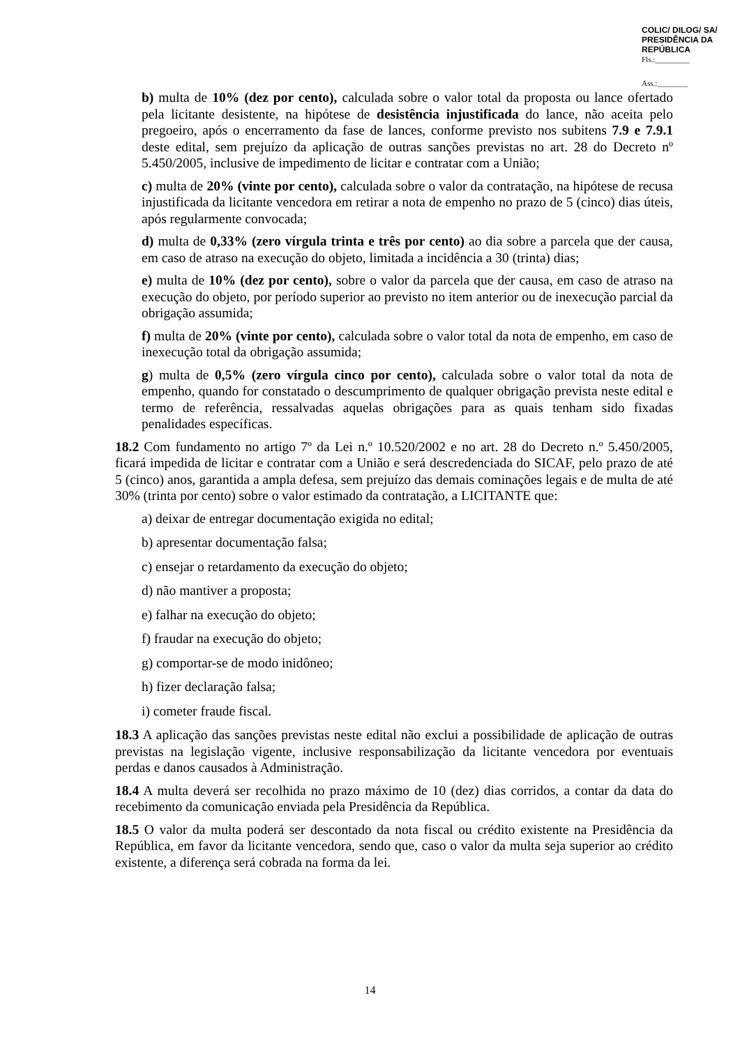COLIC/ DILOG/ SA/ PRESIDÊNCIA DA REPÚBLICA
Fls.:_________
Ass.:________
b) multa de 10% (dez por cento), calculada sobre o valor total da proposta ou lance ofertado pela licitante desistente, na hipótese de desistência injustificada do lance, não aceita pelo pregoeiro, após o encerramento da fase de lances, conforme previsto nos subitens 7.9 e 7.9.1 deste edital, sem prejuízo da aplicação de outras sanções previstas no art. 28 do Decreto nº 5.450/2005, inclusive de impedimento de licitar e contratar com a União;
c) multa de 20% (vinte por cento), calculada sobre o valor da contratação, na hipótese de recusa injustificada da licitante vencedora em retirar a nota de empenho no prazo de 5 (cinco) dias úteis, após regularmente convocada;
d) multa de 0,33% (zero vírgula trinta e três por cento) ao dia sobre a parcela que der causa, em caso de atraso na execução do objeto, limitada a incidência a 30 (trinta) dias;
e) multa de 10% (dez por cento), sobre o valor da parcela que der causa, em caso de atraso na execução do objeto, por período superior ao previsto no item anterior ou de inexecução parcial da obrigação assumida;
f) multa de 20% (vinte por cento), calculada sobre o valor total da nota de empenho, em caso de inexecução total da obrigação assumida;
g) multa de 0,5% (zero vírgula cinco por cento), calculada sobre o valor total da nota de empenho, quando for constatado o descumprimento de qualquer obrigação prevista neste edital e termo de referência, ressalvadas aquelas obrigações para as quais tenham sido fixadas penalidades específicas.
18.2 Com fundamento no artigo 7º da Lei n.º 10.520/2002 e no art. 28 do Decreto n.º 5.450/2005, ficará impedida de licitar e contratar com a União e será descredenciada do SICAF, pelo prazo de até 5 (cinco) anos, garantida a ampla defesa, sem prejuízo das demais cominações legais e de multa de até 30% (trinta por cento) sobre o valor estimado da contratação, a LICITANTE que:
a) deixar de entregar documentação exigida no edital;
b) apresentar documentação falsa;
c) ensejar o retardamento da execução do objeto;
d) não mantiver a proposta;
e) falhar na execução do objeto;
f) fraudar na execução do objeto;
g) comportar-se de modo inidôneo;
h) fizer declaração falsa;
i) cometer fraude fiscal.
18.3 A aplicação das sanções previstas neste edital não exclui a possibilidade de aplicação de outras previstas na legislação vigente, inclusive responsabilização da licitante vencedora por eventuais perdas e danos causados à Administração.
18.4 A multa deverá ser recolhida no prazo máximo de 10 (dez) dias corridos, a contar da data do recebimento da comunicação enviada pela Presidência da República.
18.5 O valor da multa poderá ser descontado da nota fiscal ou crédito existente na Presidência da República, em favor da licitante vencedora, sendo que, caso o valor da multa seja superior ao crédito existente, a diferença será cobrada na forma da lei.
14